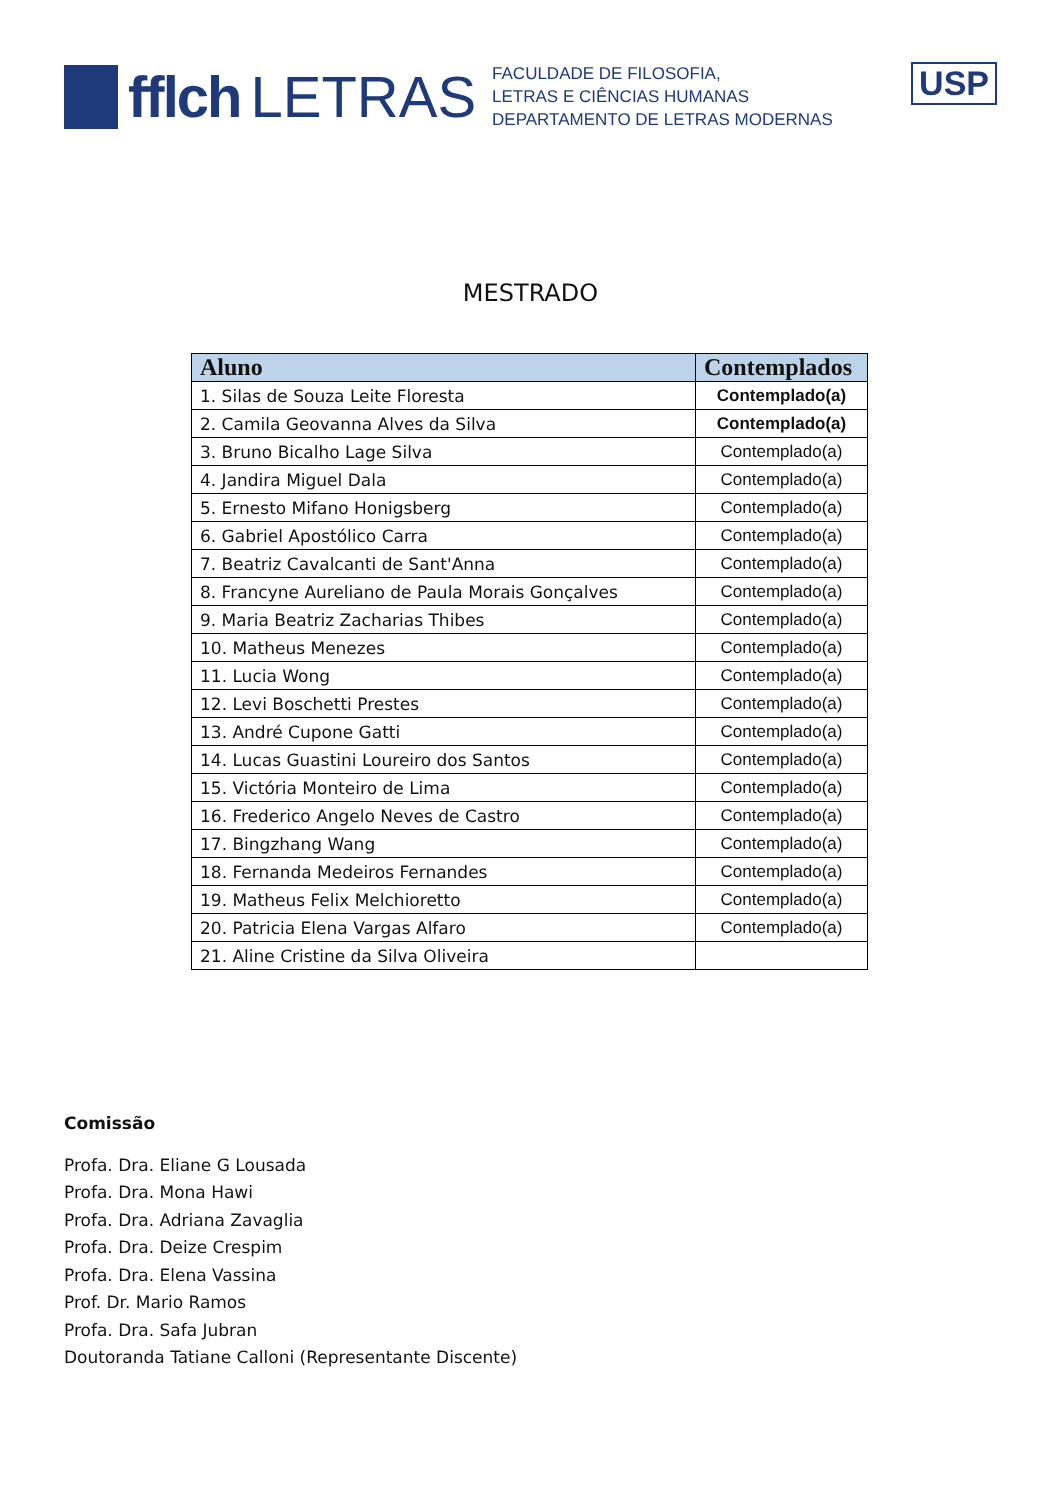fflch LETRAS
FACULDADE DE FILOSOFIA,
LETRAS E CIÊNCIAS HUMANAS
DEPARTAMENTO DE LETRAS MODERNAS
USP
MESTRADO
| Aluno | Contemplados |
| --- | --- |
| 1. Silas de Souza Leite Floresta | Contemplado(a) |
| 2. Camila Geovanna Alves da Silva | Contemplado(a) |
| 3. Bruno Bicalho Lage Silva | Contemplado(a) |
| 4. Jandira Miguel Dala | Contemplado(a) |
| 5. Ernesto Mifano Honigsberg | Contemplado(a) |
| 6. Gabriel Apostólico Carra | Contemplado(a) |
| 7. Beatriz Cavalcanti de Sant'Anna | Contemplado(a) |
| 8. Francyne Aureliano de Paula Morais Gonçalves | Contemplado(a) |
| 9. Maria Beatriz Zacharias Thibes | Contemplado(a) |
| 10. Matheus Menezes | Contemplado(a) |
| 11. Lucia Wong | Contemplado(a) |
| 12. Levi Boschetti Prestes | Contemplado(a) |
| 13. André Cupone Gatti | Contemplado(a) |
| 14. Lucas Guastini Loureiro dos Santos | Contemplado(a) |
| 15. Victória Monteiro de Lima | Contemplado(a) |
| 16. Frederico Angelo Neves de Castro | Contemplado(a) |
| 17. Bingzhang Wang | Contemplado(a) |
| 18. Fernanda Medeiros Fernandes | Contemplado(a) |
| 19. Matheus Felix Melchioretto | Contemplado(a) |
| 20. Patricia Elena Vargas Alfaro | Contemplado(a) |
| 21. Aline Cristine da Silva Oliveira | |
Comissão
Profa. Dra. Eliane G Lousada
Profa. Dra. Mona Hawi
Profa. Dra. Adriana Zavaglia
Profa. Dra. Deize Crespim
Profa. Dra. Elena Vassina
Prof. Dr. Mario Ramos
Profa. Dra. Safa Jubran
Doutoranda Tatiane Calloni (Representante Discente)